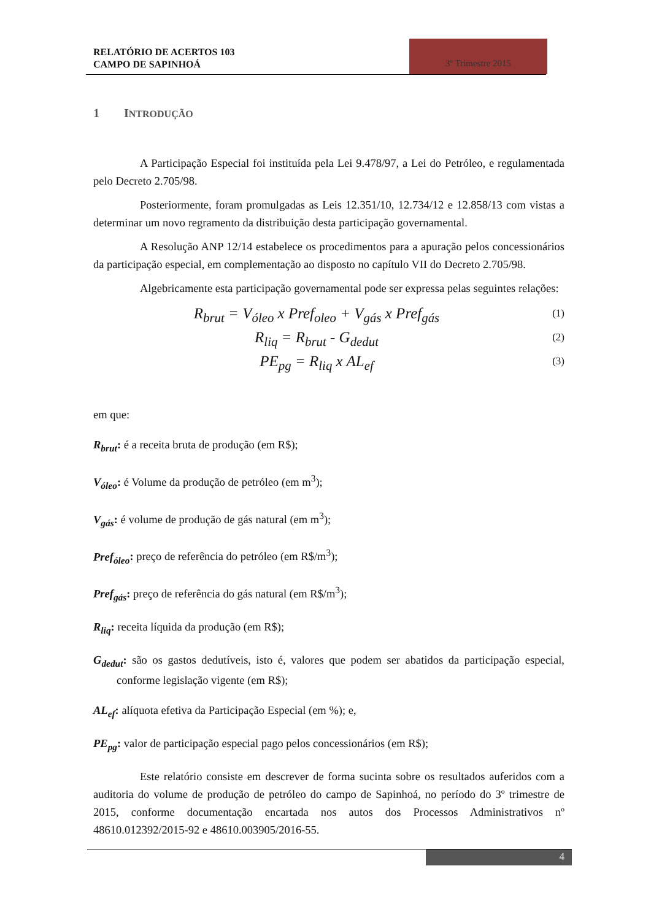RELATÓRIO DE ACERTOS 103
CAMPO DE SAPINHOÁ
3º Trimestre 2015
1 INTRODUÇÃO
A Participação Especial foi instituída pela Lei 9.478/97, a Lei do Petróleo, e regulamentada pelo Decreto 2.705/98.
Posteriormente, foram promulgadas as Leis 12.351/10, 12.734/12 e 12.858/13 com vistas a determinar um novo regramento da distribuição desta participação governamental.
A Resolução ANP 12/14 estabelece os procedimentos para a apuração pelos concessionários da participação especial, em complementação ao disposto no capítulo VII do Decreto 2.705/98.
Algebricamente esta participação governamental pode ser expressa pelas seguintes relações:
R<sub>brut</sub> = V<sub>óleo</sub> x Pref<sub>oleo</sub> + V<sub>gás</sub> x Pref<sub>gás</sub> (1)
R<sub>liq</sub> = R<sub>brut</sub> - G<sub>dedut</sub> (2)
PE<sub>pg</sub> = R<sub>liq</sub> x AL<sub>ef</sub> (3)
em que:
R<sub>brut</sub>: é a receita bruta de produção (em R$);
V<sub>óleo</sub>: é Volume da produção de petróleo (em m<sup>3</sup>);
V<sub>gás</sub>: é volume de produção de gás natural (em m<sup>3</sup>);
Pref<sub>óleo</sub>: preço de referência do petróleo (em R$/m<sup>3</sup>);
Pref<sub>gás</sub>: preço de referência do gás natural (em R$/m<sup>3</sup>);
R<sub>liq</sub>: receita líquida da produção (em R$);
G<sub>dedut</sub>: são os gastos dedutíveis, isto é, valores que podem ser abatidos da participação especial, conforme legislação vigente (em R$);
AL<sub>ef</sub>: alíquota efetiva da Participação Especial (em %); e,
PE<sub>pg</sub>: valor de participação especial pago pelos concessionários (em R$);
Este relatório consiste em descrever de forma sucinta sobre os resultados auferidos com a auditoria do volume de produção de petróleo do campo de Sapinhoá, no período do 3º trimestre de 2015, conforme documentação encartada nos autos dos Processos Administrativos nº 48610.012392/2015-92 e 48610.003905/2016-55.
4